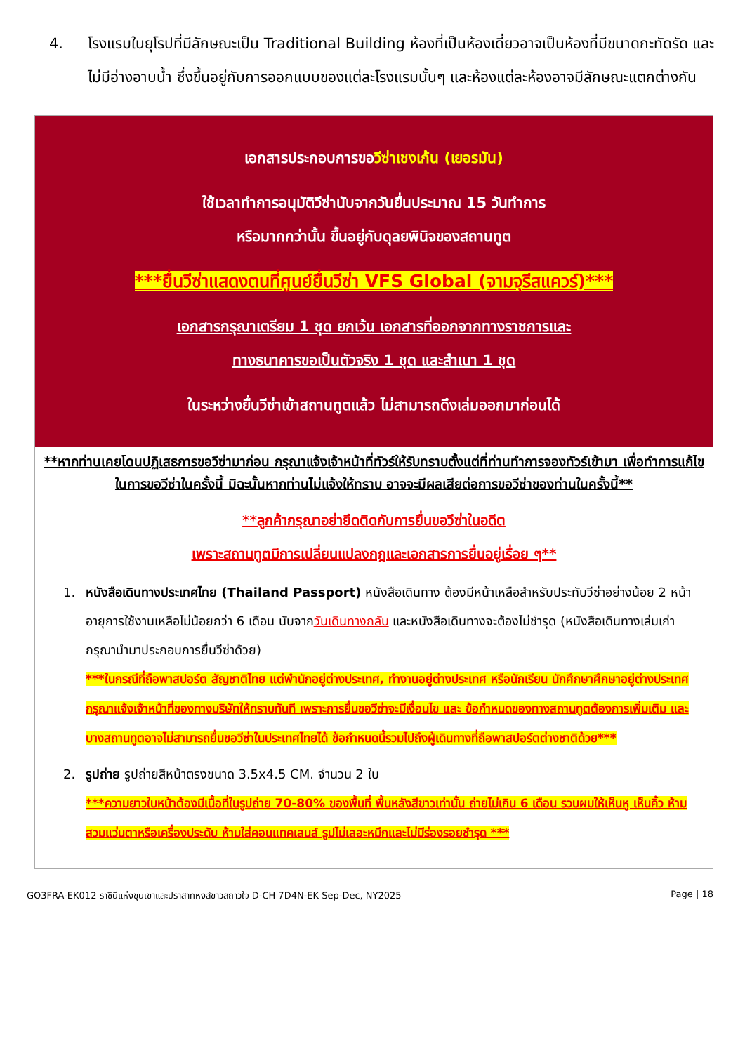4. โรงแรมในยุโรปที่มีลักษณะเป็น Traditional Building ห้องที่เป็นห้องเดี่ยวอาจเป็นห้องที่มีขนาดกะทัดรัด และไม่มีอ่างอาบน้ำ ซึ่งขึ้นอยู่กับการออกแบบของแต่ละโรงแรมนั้นๆ และห้องแต่ละห้องอาจมีลักษณะแตกต่างกัน
เอกสารประกอบการขอวีซ่าเชงเก้น (เยอรมัน)
ใช้เวลาทำการอนุมัติวีซ่านับจากวันยื่นประมาณ 15 วันทำการ
หรือมากกว่านั้น ขึ้นอยู่กับดุลยพินิจของสถานทูต
***ยื่นวีซ่าแสดงตนที่ศูนย์ยื่นวีซ่า VFS Global (จามจุรีสแควร์)***
เอกสารกรุณาเตรียม 1 ชุด ยกเว้น เอกสารที่ออกจากทางราชการและ
ทางธนาคารขอเป็นตัวจริง 1 ชุด และสำเนา 1 ชุด
ในระหว่างยื่นวีซ่าเข้าสถานทูตแล้ว ไม่สามารถดึงเล่มออกมาก่อนได้
**หากท่านเคยโดนปฏิเสธการขอวีซ่ามาก่อน กรุณาแจ้งเจ้าหน้าที่ทัวร์ให้รับทราบตั้งแต่ที่ท่านทำการจองทัวร์เข้ามา เพื่อทำการแก้ไขในการขอวีซ่าในครั้งนี้ มิฉะนั้นหากท่านไม่แจ้งให้ทราบ อาจจะมีผลเสียต่อการขอวีซ่าของท่านในครั้งนี้**
**ลูกค้ากรุณาอย่ายึดติดกับการยื่นขอวีซ่าในอดีต
เพราะสถานทูตมีการเปลี่ยนแปลงกฎและเอกสารการยื่นอยู่เรื่อย ๆ**
1. หนังสือเดินทางประเทศไทย (Thailand Passport) หนังสือเดินทาง ต้องมีหน้าเหลือสำหรับประทับวีซ่าอย่างน้อย 2 หน้า อายุการใช้งานเหลือไม่น้อยกว่า 6 เดือน นับจากวันเดินทางกลับ และหนังสือเดินทางจะต้องไม่ชำรุด (หนังสือเดินทางเล่มเก่า กรุณานำมาประกอบการยื่นวีซ่าด้วย)
***ในกรณีที่ถือพาสปอร์ต สัญชาติไทย แต่พำนักอยู่ต่างประเทศ, ทำงานอยู่ต่างประเทศ หรือนักเรียน นักศึกษาศึกษาอยู่ต่างประเทศ กรุณาแจ้งเจ้าหน้าที่ของทางบริษัทให้ทราบทันที เพราะการยื่นขอวีซ่าจะมีเงื่อนไข และ ข้อกำหนดของทางสถานทูตต้องการเพิ่มเติม และ บางสถานทูตอาจไม่สามารถยื่นขอวีซ่าในประเทศไทยได้ ข้อกำหนดนี้รวมไปถึงผู้เดินทางที่ถือพาสปอร์ตต่างชาติด้วย***
2. รูปถ่าย รูปถ่ายสีหน้าตรงขนาด 3.5x4.5 CM. จำนวน 2 ใบ
***ความยาวใบหน้าต้องมีเนื้อที่ในรูปถ่าย 70-80% ของพื้นที่ พื้นหลังสีขาวเท่านั้น ถ่ายไม่เกิน 6 เดือน รวบผมให้เห็นหู เห็นคิ้ว ห้ามสวมแว่นตาหรือเครื่องประดับ ห้ามใส่คอนแทคเลนส์ รูปไม่เลอะหมึกและไม่มีร่องรอยชำรุด ***
GO3FRA-EK012 ราชินีแห่งขุนเขาและปราสาทหงส์ขาวสถาวใจ D-CH 7D4N-EK Sep-Dec, NY2025 Page | 18